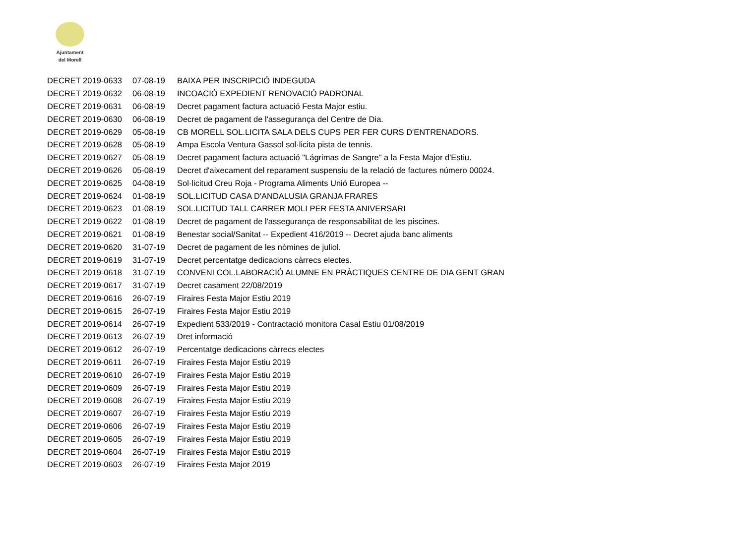Ajuntament
del Morell
| DECRET 2019-0633 | 07-08-19 | BAIXA PER INSCRIPCIÓ INDEGUDA |
| DECRET 2019-0632 | 06-08-19 | INCOACIÓ EXPEDIENT RENOVACIÓ PADRONAL |
| DECRET 2019-0631 | 06-08-19 | Decret pagament factura actuació Festa Major estiu. |
| DECRET 2019-0630 | 06-08-19 | Decret de pagament de l'assegurança del Centre de Dia. |
| DECRET 2019-0629 | 05-08-19 | CB MORELL SOL.LICITA SALA DELS CUPS PER FER CURS D'ENTRENADORS. |
| DECRET 2019-0628 | 05-08-19 | Ampa Escola Ventura Gassol sol·licita pista de tennis. |
| DECRET 2019-0627 | 05-08-19 | Decret pagament factura actuació "Lágrimas de Sangre" a la Festa Major d'Estiu. |
| DECRET 2019-0626 | 05-08-19 | Decret d'aixecament del reparament suspensiu de la relació de factures número 00024. |
| DECRET 2019-0625 | 04-08-19 | Sol·licitud Creu Roja - Programa Aliments Unió Europea -- |
| DECRET 2019-0624 | 01-08-19 | SOL.LICITUD CASA D'ANDALUSIA GRANJA FRARES |
| DECRET 2019-0623 | 01-08-19 | SOL.LICITUD TALL CARRER MOLI PER FESTA ANIVERSARI |
| DECRET 2019-0622 | 01-08-19 | Decret de pagament de l'assegurança de responsabilitat de les piscines. |
| DECRET 2019-0621 | 01-08-19 | Benestar social/Sanitat -- Expedient 416/2019 -- Decret ajuda banc aliments |
| DECRET 2019-0620 | 31-07-19 | Decret de pagament de les nòmines de juliol. |
| DECRET 2019-0619 | 31-07-19 | Decret percentatge dedicacions càrrecs electes. |
| DECRET 2019-0618 | 31-07-19 | CONVENI COL.LABORACIÓ ALUMNE EN PRÀCTIQUES CENTRE DE DIA GENT GRAN |
| DECRET 2019-0617 | 31-07-19 | Decret casament 22/08/2019 |
| DECRET 2019-0616 | 26-07-19 | Firaires Festa Major Estiu 2019 |
| DECRET 2019-0615 | 26-07-19 | Firaires Festa Major Estiu 2019 |
| DECRET 2019-0614 | 26-07-19 | Expedient 533/2019 - Contractació monitora Casal Estiu 01/08/2019 |
| DECRET 2019-0613 | 26-07-19 | Dret informació |
| DECRET 2019-0612 | 26-07-19 | Percentatge dedicacions càrrecs electes |
| DECRET 2019-0611 | 26-07-19 | Firaires Festa Major Estiu 2019 |
| DECRET 2019-0610 | 26-07-19 | Firaires Festa Major Estiu 2019 |
| DECRET 2019-0609 | 26-07-19 | Firaires Festa Major Estiu 2019 |
| DECRET 2019-0608 | 26-07-19 | Firaires Festa Major Estiu 2019 |
| DECRET 2019-0607 | 26-07-19 | Firaires Festa Major Estiu 2019 |
| DECRET 2019-0606 | 26-07-19 | Firaires Festa Major Estiu 2019 |
| DECRET 2019-0605 | 26-07-19 | Firaires Festa Major Estiu 2019 |
| DECRET 2019-0604 | 26-07-19 | Firaires Festa Major Estiu 2019 |
| DECRET 2019-0603 | 26-07-19 | Firaires Festa Major 2019 |